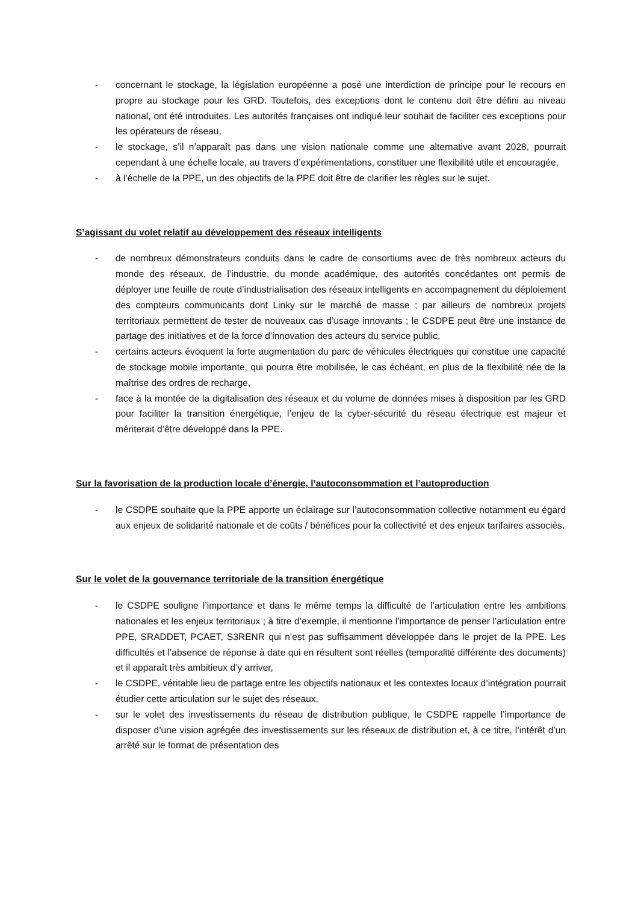- concernant le stockage, la législation européenne a posé une interdiction de principe pour le recours en propre au stockage pour les GRD. Toutefois, des exceptions dont le contenu doit être défini au niveau national, ont été introduites. Les autorités françaises ont indiqué leur souhait de faciliter ces exceptions pour les opérateurs de réseau,
- le stockage, s’il n’apparaît pas dans une vision nationale comme une alternative avant 2028, pourrait cependant à une échelle locale, au travers d’expérimentations, constituer une flexibilité utile et encouragée,
- à l’échelle de la PPE, un des objectifs de la PPE doit être de clarifier les règles sur le sujet.
S’agissant du volet relatif au développement des réseaux intelligents
- de nombreux démonstrateurs conduits dans le cadre de consortiums avec de très nombreux acteurs du monde des réseaux, de l’industrie, du monde académique, des autorités concédantes ont permis de déployer une feuille de route d’industrialisation des réseaux intelligents en accompagnement du déploiement des compteurs communicants dont Linky sur le marché de masse ; par ailleurs de nombreux projets territoriaux permettent de tester de nouveaux cas d’usage innovants ; le CSDPE peut être une instance de partage des initiatives et de la force d’innovation des acteurs du service public,
- certains acteurs évoquent la forte augmentation du parc de véhicules électriques qui constitue une capacité de stockage mobile importante, qui pourra être mobilisée, le cas échéant, en plus de la flexibilité née de la maîtrise des ordres de recharge,
- face à la montée de la digitalisation des réseaux et du volume de données mises à disposition par les GRD pour faciliter la transition énergétique, l’enjeu de la cyber-sécurité du réseau électrique est majeur et mériterait d’être développé dans la PPE.
Sur la favorisation de la production locale d’énergie, l’autoconsommation et l’autoproduction
- le CSDPE souhaite que la PPE apporte un éclairage sur l’autoconsommation collective notamment eu égard aux enjeux de solidarité nationale et de coûts / bénéfices pour la collectivité et des enjeux tarifaires associés.
Sur le volet de la gouvernance territoriale de la transition énergétique
- le CSDPE souligne l’importance et dans le même temps la difficulté de l’articulation entre les ambitions nationales et les enjeux territoriaux ; à titre d’exemple, il mentionne l’importance de penser l’articulation entre PPE, SRADDET, PCAET, S3RENR qui n’est pas suffisamment développée dans le projet de la PPE. Les difficultés et l’absence de réponse à date qui en résultent sont réelles (temporalité différente des documents) et il apparaît très ambitieux d’y arriver,
- le CSDPE, véritable lieu de partage entre les objectifs nationaux et les contextes locaux d’intégration pourrait étudier cette articulation sur le sujet des réseaux,
- sur le volet des investissements du réseau de distribution publique, le CSDPE rappelle l’importance de disposer d’une vision agrégée des investissements sur les réseaux de distribution et, à ce titre, l’intérêt d’un arrêté sur le format de présentation des